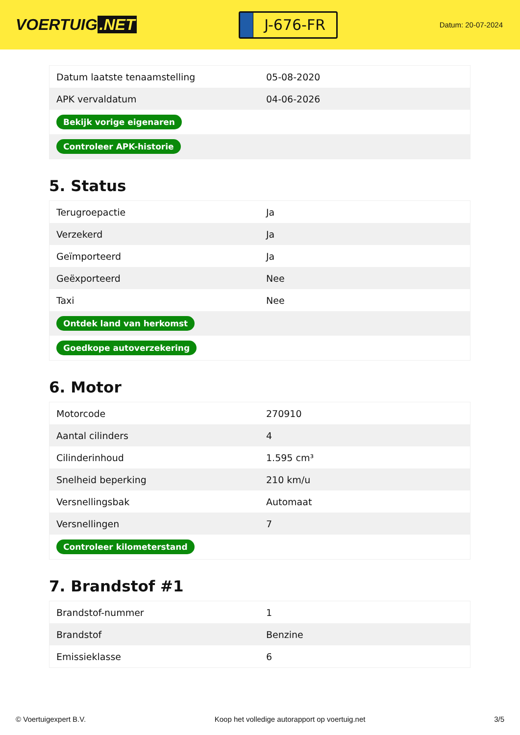VOERTUIG.NET
J-676-FR
Datum: 20-07-2024
| Datum laatste tenaamstelling | 05-08-2020 |
| APK vervaldatum | 04-06-2026 |
| Bekijk vorige eigenaren | |
| Controleer APK-historie | |
5. Status
| Terugroepactie | Ja |
| Verzekerd | Ja |
| Geïmporteerd | Ja |
| Geëxporteerd | Nee |
| Taxi | Nee |
| Ontdek land van herkomst | |
| Goedkope autoverzekering | |
6. Motor
| Motorcode | 270910 |
| Aantal cilinders | 4 |
| Cilinderinhoud | 1.595 cm³ |
| Snelheid beperking | 210 km/u |
| Versnellingsbak | Automaat |
| Versnellingen | 7 |
| Controleer kilometerstand | |
7. Brandstof #1
| Brandstof-nummer | 1 |
| Brandstof | Benzine |
| Emissieklasse | 6 |
© Voertuigexpert B.V. Koop het volledige autorapport op voertuig.net 3/5